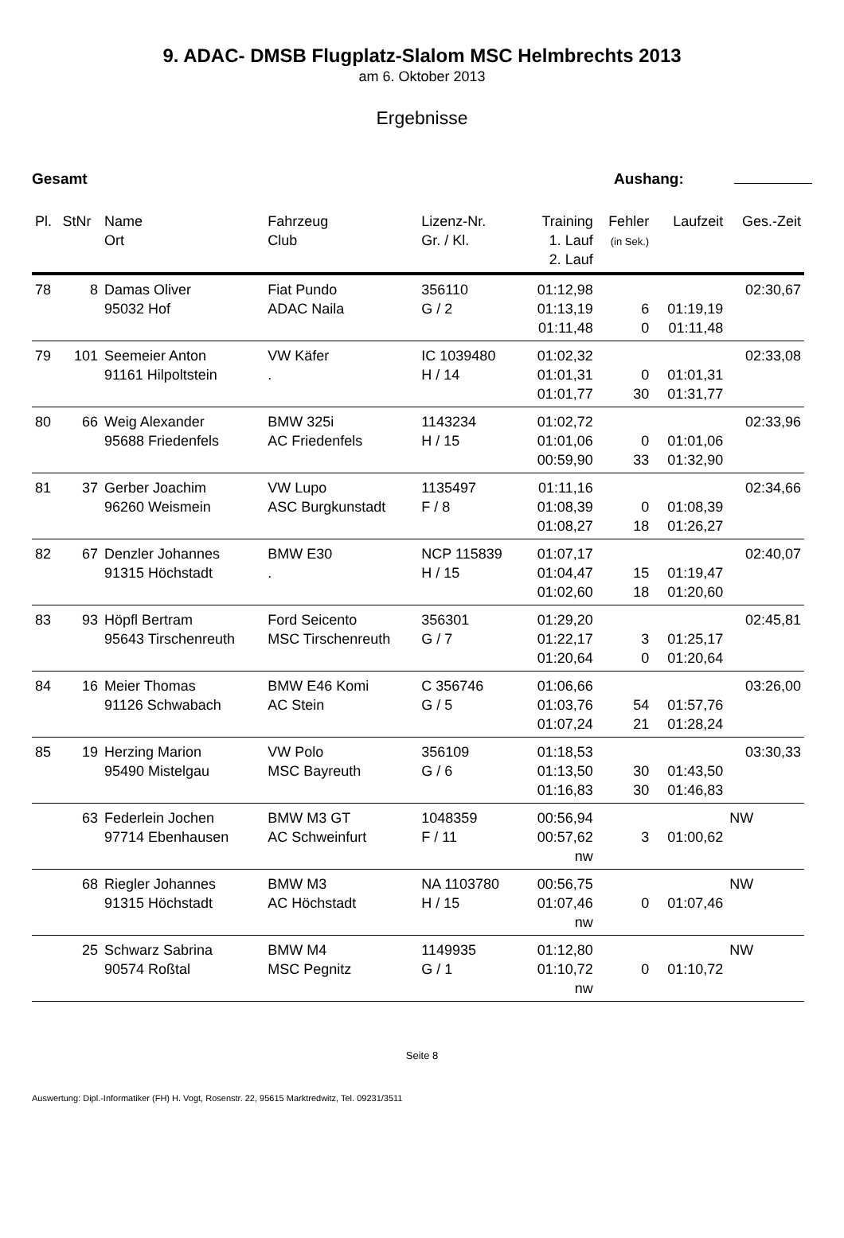9. ADAC- DMSB Flugplatz-Slalom MSC Helmbrechts 2013
am 6. Oktober 2013
Ergebnisse
Gesamt Aushang:
| Pl. | StNr | Name Ort | Fahrzeug Club | Lizenz-Nr. Gr. / Kl. | Training 1. Lauf 2. Lauf | Fehler (in Sek.) | Laufzeit | Ges.-Zeit |
| --- | --- | --- | --- | --- | --- | --- | --- | --- |
| 78 | 8 | Damas Oliver 95032 Hof | Fiat Pundo ADAC Naila | 356110 G / 2 | 01:12,98 01:13,19 01:11,48 | 6 0 | 01:19,19 01:11,48 | 02:30,67 |
| 79 | 101 | Seemeier Anton 91161 Hilpoltstein | VW Käfer . | IC 1039480 H / 14 | 01:02,32 01:01,31 01:01,77 | 0 30 | 01:01,31 01:31,77 | 02:33,08 |
| 80 | 66 | Weig Alexander 95688 Friedenfels | BMW 325i AC Friedenfels | 1143234 H / 15 | 01:02,72 01:01,06 00:59,90 | 0 33 | 01:01,06 01:32,90 | 02:33,96 |
| 81 | 37 | Gerber Joachim 96260 Weismein | VW Lupo ASC Burgkunstadt | 1135497 F / 8 | 01:11,16 01:08,39 01:08,27 | 0 18 | 01:08,39 01:26,27 | 02:34,66 |
| 82 | 67 | Denzler Johannes 91315 Höchstadt | BMW E30 . | NCP 115839 H / 15 | 01:07,17 01:04,47 01:02,60 | 15 18 | 01:19,47 01:20,60 | 02:40,07 |
| 83 | 93 | Höpfl Bertram 95643 Tirschenreuth | Ford Seicento MSC Tirschenreuth | 356301 G / 7 | 01:29,20 01:22,17 01:20,64 | 3 0 | 01:25,17 01:20,64 | 02:45,81 |
| 84 | 16 | Meier Thomas 91126 Schwabach | BMW E46 Komi AC Stein | C 356746 G / 5 | 01:06,66 01:03,76 01:07,24 | 54 21 | 01:57,76 01:28,24 | 03:26,00 |
| 85 | 19 | Herzing Marion 95490 Mistelgau | VW Polo MSC Bayreuth | 356109 G / 6 | 01:18,53 01:13,50 01:16,83 | 30 30 | 01:43,50 01:46,83 | 03:30,33 |
| | 63 | Federlein Jochen 97714 Ebenhausen | BMW M3 GT AC Schweinfurt | 1048359 F / 11 | 00:56,94 00:57,62 nw | 3 | 01:00,62 | NW |
| | 68 | Riegler Johannes 91315 Höchstadt | BMW M3 AC Höchstadt | NA 1103780 H / 15 | 00:56,75 01:07,46 nw | 0 | 01:07,46 | NW |
| | 25 | Schwarz Sabrina 90574 Roßtal | BMW M4 MSC Pegnitz | 1149935 G / 1 | 01:12,80 01:10,72 nw | 0 | 01:10,72 | NW |
Seite 8
Auswertung: Dipl.-Informatiker (FH) H. Vogt, Rosenstr. 22, 95615 Marktredwitz, Tel. 09231/3511